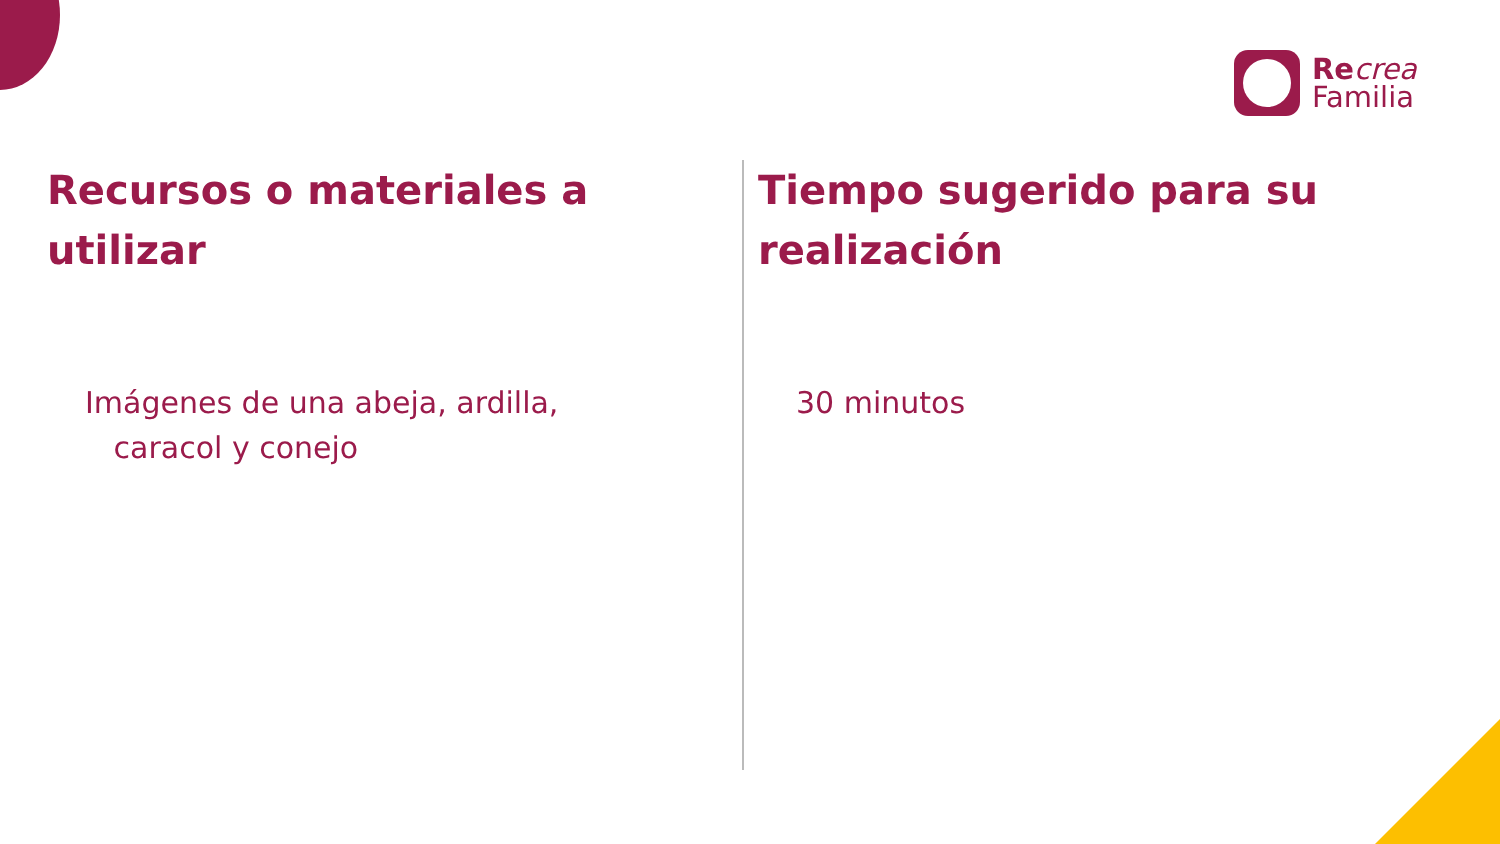Re crea
Familia
Recursos o materiales a utilizar
Imágenes de una abeja, ardilla,
caracol y conejo
Tiempo sugerido para su realización
30 minutos